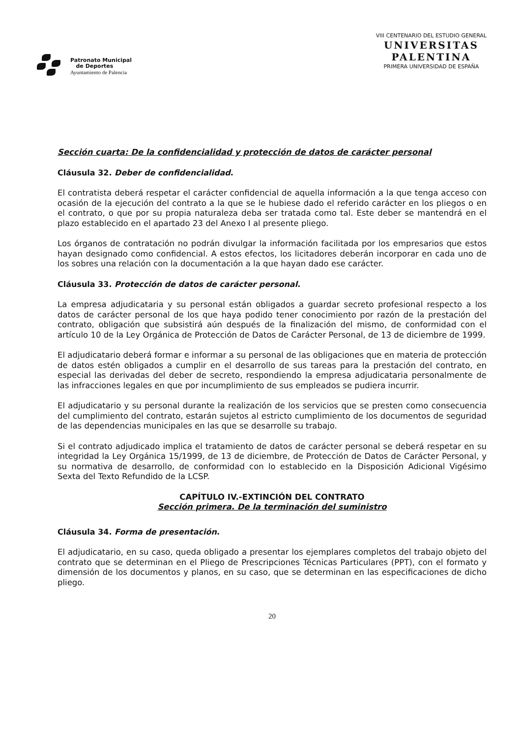Patronato Municipal
de Deportes
Ayuntamiento de Palencia
VIII CENTENARIO DEL ESTUDIO GENERAL
UNIVERSITAS
PALENTINA
PRIMERA UNIVERSIDAD DE ESPAÑA
Sección cuarta: De la confidencialidad y protección de datos de carácter personal
Cláusula 32. Deber de confidencialidad.
El contratista deberá respetar el carácter confidencial de aquella información a la que tenga acceso con ocasión de la ejecución del contrato a la que se le hubiese dado el referido carácter en los pliegos o en el contrato, o que por su propia naturaleza deba ser tratada como tal. Este deber se mantendrá en el plazo establecido en el apartado 23 del Anexo I al presente pliego.
Los órganos de contratación no podrán divulgar la información facilitada por los empresarios que estos hayan designado como confidencial. A estos efectos, los licitadores deberán incorporar en cada uno de los sobres una relación con la documentación a la que hayan dado ese carácter.
Cláusula 33. Protección de datos de carácter personal.
La empresa adjudicataria y su personal están obligados a guardar secreto profesional respecto a los datos de carácter personal de los que haya podido tener conocimiento por razón de la prestación del contrato, obligación que subsistirá aún después de la finalización del mismo, de conformidad con el artículo 10 de la Ley Orgánica de Protección de Datos de Carácter Personal, de 13 de diciembre de 1999.
El adjudicatario deberá formar e informar a su personal de las obligaciones que en materia de protección de datos estén obligados a cumplir en el desarrollo de sus tareas para la prestación del contrato, en especial las derivadas del deber de secreto, respondiendo la empresa adjudicataria personalmente de las infracciones legales en que por incumplimiento de sus empleados se pudiera incurrir.
El adjudicatario y su personal durante la realización de los servicios que se presten como consecuencia del cumplimiento del contrato, estarán sujetos al estricto cumplimiento de los documentos de seguridad de las dependencias municipales en las que se desarrolle su trabajo.
Si el contrato adjudicado implica el tratamiento de datos de carácter personal se deberá respetar en su integridad la Ley Orgánica 15/1999, de 13 de diciembre, de Protección de Datos de Carácter Personal, y su normativa de desarrollo, de conformidad con lo establecido en la Disposición Adicional Vigésimo Sexta del Texto Refundido de la LCSP.
CAPÍTULO IV.-EXTINCIÓN DEL CONTRATO
Sección primera. De la terminación del suministro
Cláusula 34. Forma de presentación.
El adjudicatario, en su caso, queda obligado a presentar los ejemplares completos del trabajo objeto del contrato que se determinan en el Pliego de Prescripciones Técnicas Particulares (PPT), con el formato y dimensión de los documentos y planos, en su caso, que se determinan en las especificaciones de dicho pliego.
20